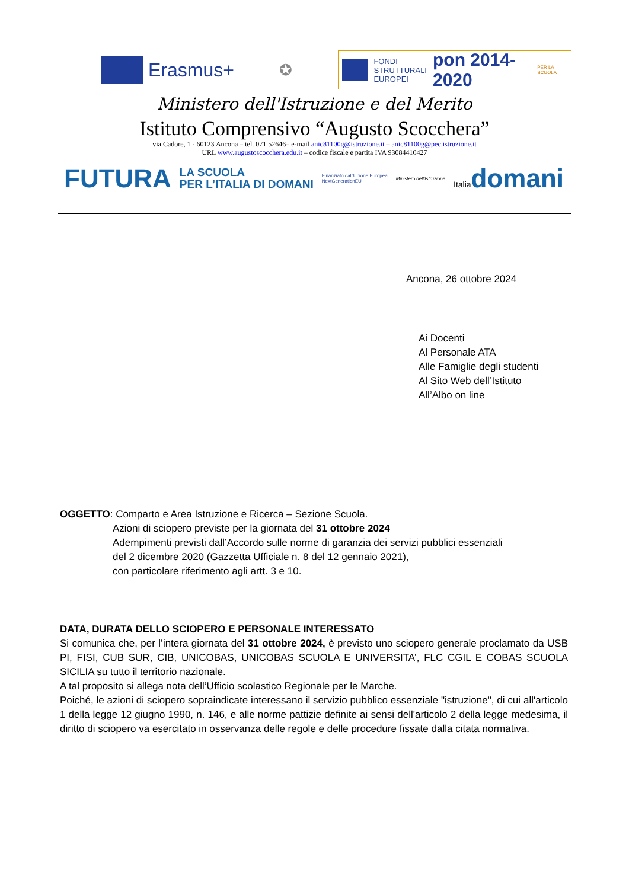Erasmus+
✪
FONDI
STRUTTURALI
EUROPEI pon 2014-2020 PER LA SCUOLA
Ministero dell'Istruzione e del Merito
Istituto Comprensivo “Augusto Scocchera”
via Cadore, 1 - 60123 Ancona – tel. 071 52646– e-mail anic81100g@istruzione.it – anic81100g@pec.istruzione.it
URL www.augustoscocchera.edu.it – codice fiscale e partita IVA 93084410427
FUTURA LA SCUOLA
PER L’ITALIA DI DOMANI Finanziato dall'Unione Europea
NextGenerationEU Ministero dell'Istruzione Italiadomani
Ancona, 26 ottobre 2024
Ai Docenti
Al Personale ATA
Alle Famiglie degli studenti
Al Sito Web dell’Istituto
All’Albo on line
OGGETTO: Comparto e Area Istruzione e Ricerca – Sezione Scuola.
Azioni di sciopero previste per la giornata del 31 ottobre 2024
Adempimenti previsti dall’Accordo sulle norme di garanzia dei servizi pubblici essenziali
del 2 dicembre 2020 (Gazzetta Ufficiale n. 8 del 12 gennaio 2021),
con particolare riferimento agli artt. 3 e 10.
DATA, DURATA DELLO SCIOPERO E PERSONALE INTERESSATO
Si comunica che, per l’intera giornata del 31 ottobre 2024, è previsto uno sciopero generale proclamato da USB PI, FISI, CUB SUR, CIB, UNICOBAS, UNICOBAS SCUOLA E UNIVERSITA’, FLC CGIL E COBAS SCUOLA SICILIA su tutto il territorio nazionale.
A tal proposito si allega nota dell’Ufficio scolastico Regionale per le Marche.
Poiché, le azioni di sciopero sopraindicate interessano il servizio pubblico essenziale "istruzione", di cui all'articolo 1 della legge 12 giugno 1990, n. 146, e alle norme pattizie definite ai sensi dell'articolo 2 della legge medesima, il diritto di sciopero va esercitato in osservanza delle regole e delle procedure fissate dalla citata normativa.